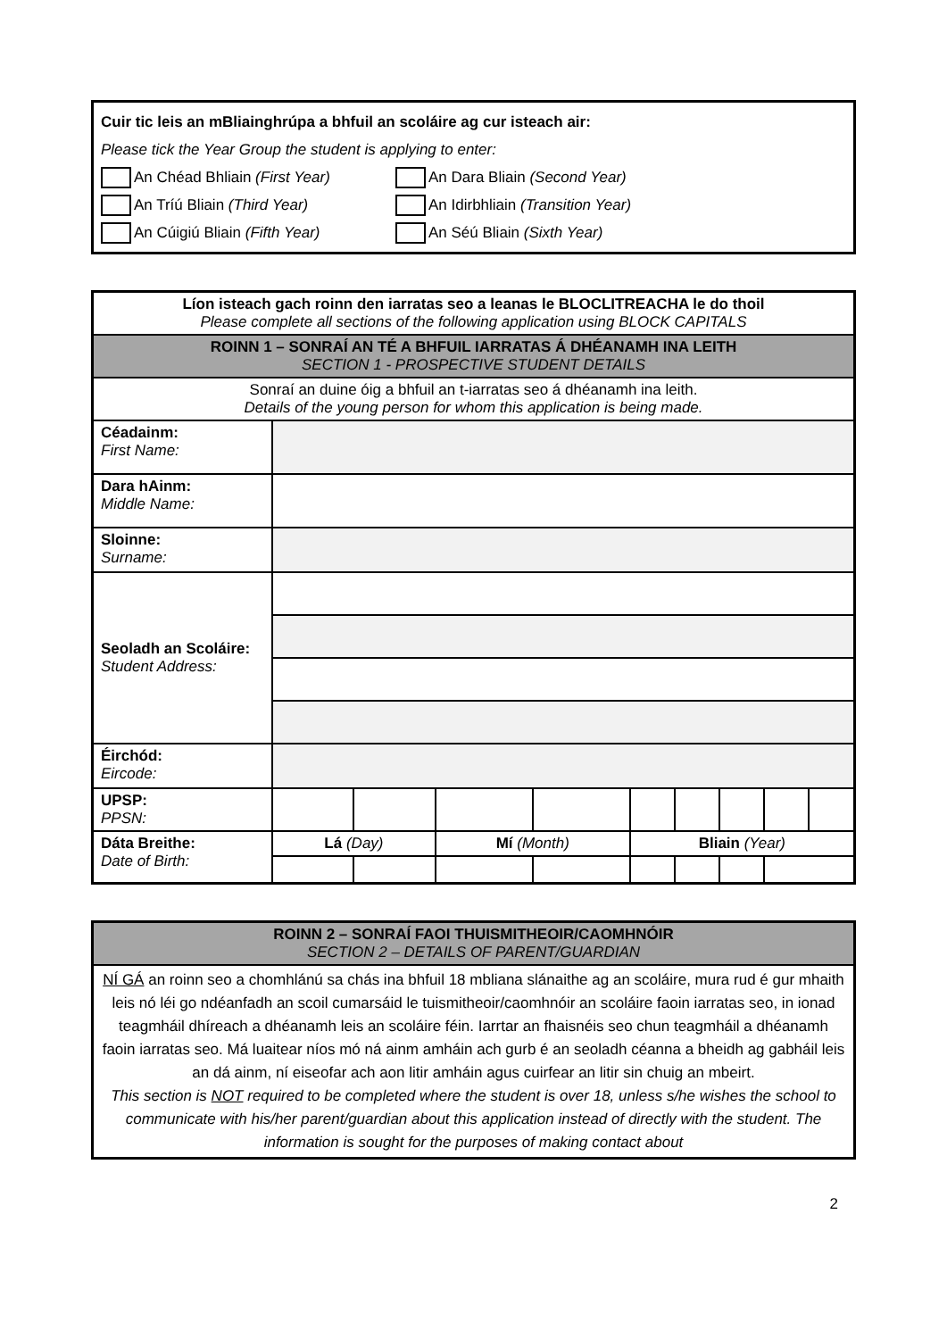Cuir tic leis an mBliainghrúpa a bhfuil an scoláire ag cur isteach air:
Please tick the Year Group the student is applying to enter:
An Chéad Bhliain (First Year) An Dara Bliain (Second Year)
An Tríú Bliain (Third Year) An Idirbhliain (Transition Year)
An Cúigiú Bliain (Fifth Year) An Séú Bliain (Sixth Year)
| Líon isteach gach roinn den iarratas seo a leanas le BLOCLITREACHA le do thoil Please complete all sections of the following application using BLOCK CAPITALS | | | | | | | | | |
| ROINN 1 – SONRAÍ AN TÉ A BHFUIL IARRATAS Á DHÉANAMH INA LEITH SECTION 1 - PROSPECTIVE STUDENT DETAILS | | | | | | | | | |
| Sonraí an duine óig a bhfuil an t-iarratas seo á dhéanamh ina leith. Details of the young person for whom this application is being made. | | | | | | | | | |
| Céadainm: First Name: | | | | | | | | | |
| Dara hAinm: Middle Name: | | | | | | | | | |
| Sloinne: Surname: | | | | | | | | | |
| Seoladh an Scoláire: Student Address: | | | | | | | | | |
| Éirchód: Eircode: | | | | | | | | | |
| UPSP: PPSN: | | | | | | | | | |
| Dáta Breithe: Date of Birth: | Lá (Day) | | Mí (Month) | | Bliain (Year) | | | | |
| ROINN 2 – SONRAÍ FAOI THUISMITHEOIR/CAOMHNÓIR SECTION 2 – DETAILS OF PARENT/GUARDIAN |
| NÍ GÁ an roinn seo a chomhlánú sa chás ina bhfuil 18 mbliana slánaithe ag an scoláire, mura rud é gur mhaith leis nó léi go ndéanfadh an scoil cumarsáid le tuismitheoir/caomhnóir an scoláire faoin iarratas seo, in ionad teagmháil dhíreach a dhéanamh leis an scoláire féin. Iarrtar an fhaisnéis seo chun teagmháil a dhéanamh faoin iarratas seo. Má luaitear níos mó ná ainm amháin ach gurb é an seoladh céanna a bheidh ag gabháil leis an dá ainm, ní eiseofar ach aon litir amháin agus cuirfear an litir sin chuig an mbeirt. This section is NOT required to be completed where the student is over 18, unless s/he wishes the school to communicate with his/her parent/guardian about this application instead of directly with the student. The information is sought for the purposes of making contact about |
2